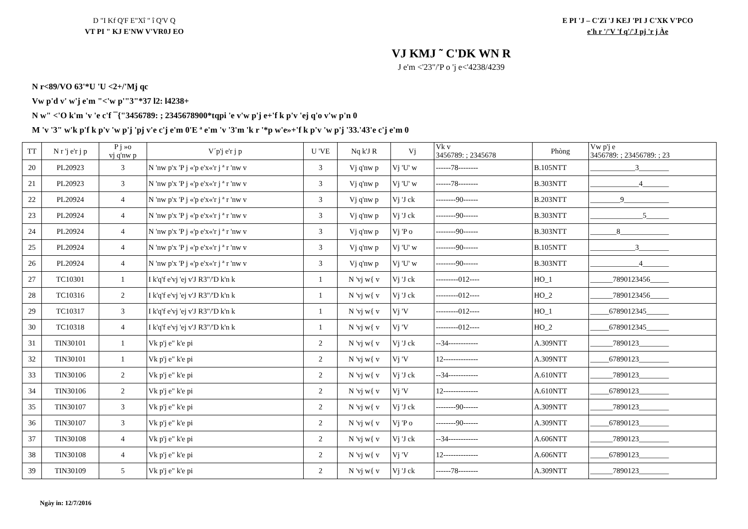D "I Kf Q'F E"Xî " î Q'V Q
VT PI " KJ E'NW V'VR0J EO
E PI 'J – C'Zï 'J KEJ 'PI J C'XK V'PCO
e'h r '/'V 'f q'/'J pj 'r j Àe
VJ KMJ ˜ C'DK WN R
J e'm <'23"/'P o 'j e<'4238/4239
N r<89/VO 63'*U 'U <2+/'Mj qc
Vw p'd v' w'j e'm "<'w p'"3"*37 l2: l4238+
N w" <'O k'm 'v 'e c'f ¯{"3456789: ; 2345678900*tqpi 'e v'w p'j e+'f k p'v 'ej q'o v'w p'n 0
M 'v '3" w'k p'f k p'v 'w p'j 'pj v'e c'j e'm 0'E ª e'm 'v '3'm 'k r '*p w'e»+'f k p'v 'w p'j '33.'43'e c'j e'm 0
| TT | N r 'j e'r j p | P j »o vj q'nw p | V´p'j e'r j p | U 'VE | Nq k'J R | Vj | Vk v 3456789: ; 2345678 | Phòng | Vw p'j e 3456789: ; 23456789: ; 23 |
| --- | --- | --- | --- | --- | --- | --- | --- | --- | --- |
| 20 | PL20923 | 3 | N 'nw p'x 'P j «'p e'x«'r j ª r 'nw v | 3 | Vj q'nw p | Vj 'U' w | ------78-------- | B.105NTT | ____________3________ |
| 21 | PL20923 | 3 | N 'nw p'x 'P j «'p e'x«'r j ª r 'nw v | 3 | Vj q'nw p | Vj 'U' w | ------78-------- | B.303NTT | _____________4_______ |
| 22 | PL20924 | 4 | N 'nw p'x 'P j «'p e'x«'r j ª r 'nw v | 3 | Vj q'nw p | Vj 'J ck | --------90------ | B.203NTT | ________9____________ |
| 23 | PL20924 | 4 | N 'nw p'x 'P j «'p e'x«'r j ª r 'nw v | 3 | Vj q'nw p | Vj 'J ck | --------90------ | B.303NTT | ______________5______ |
| 24 | PL20924 | 4 | N 'nw p'x 'P j «'p e'x«'r j ª r 'nw v | 3 | Vj q'nw p | Vj 'P o | --------90------ | B.303NTT | _______8_____________ |
| 25 | PL20924 | 4 | N 'nw p'x 'P j «'p e'x«'r j ª r 'nw v | 3 | Vj q'nw p | Vj 'U' w | --------90------ | B.105NTT | ____________3________ |
| 26 | PL20924 | 4 | N 'nw p'x 'P j «'p e'x«'r j ª r 'nw v | 3 | Vj q'nw p | Vj 'U' w | --------90------ | B.303NTT | _____________4_______ |
| 27 | TC10301 | 1 | I k'q'f e'vj 'ej v'J R3"/'D k'n k | 1 | N 'vj w{ v | Vj 'J ck | ---------012---- | HO_1 | ______7890123456_____ |
| 28 | TC10316 | 2 | I k'q'f e'vj 'ej v'J R3"/'D k'n k | 1 | N 'vj w{ v | Vj 'J ck | ---------012---- | HO_2 | ______7890123456_____ |
| 29 | TC10317 | 3 | I k'q'f e'vj 'ej v'J R3"/'D k'n k | 1 | N 'vj w{ v | Vj 'V | ---------012---- | HO_1 | _____6789012345______ |
| 30 | TC10318 | 4 | I k'q'f e'vj 'ej v'J R3"/'D k'n k | 1 | N 'vj w{ v | Vj 'V | ---------012---- | HO_2 | _____6789012345______ |
| 31 | TIN30101 | 1 | Vk p'j e" k'e pi | 2 | N 'vj w{ v | Vj 'J ck | --34------------ | A.309NTT | ______7890123________ |
| 32 | TIN30101 | 1 | Vk p'j e" k'e pi | 2 | N 'vj w{ v | Vj 'V | 12-------------- | A.309NTT | _____67890123________ |
| 33 | TIN30106 | 2 | Vk p'j e" k'e pi | 2 | N 'vj w{ v | Vj 'J ck | --34------------ | A.610NTT | ______7890123________ |
| 34 | TIN30106 | 2 | Vk p'j e" k'e pi | 2 | N 'vj w{ v | Vj 'V | 12-------------- | A.610NTT | _____67890123________ |
| 35 | TIN30107 | 3 | Vk p'j e" k'e pi | 2 | N 'vj w{ v | Vj 'J ck | --------90------ | A.309NTT | ______7890123________ |
| 36 | TIN30107 | 3 | Vk p'j e" k'e pi | 2 | N 'vj w{ v | Vj 'P o | --------90------ | A.309NTT | _____67890123________ |
| 37 | TIN30108 | 4 | Vk p'j e" k'e pi | 2 | N 'vj w{ v | Vj 'J ck | --34------------ | A.606NTT | ______7890123________ |
| 38 | TIN30108 | 4 | Vk p'j e" k'e pi | 2 | N 'vj w{ v | Vj 'V | 12-------------- | A.606NTT | _____67890123________ |
| 39 | TIN30109 | 5 | Vk p'j e" k'e pi | 2 | N 'vj w{ v | Vj 'J ck | ------78-------- | A.309NTT | ______7890123________ |
Ngày in: 12/7/2016